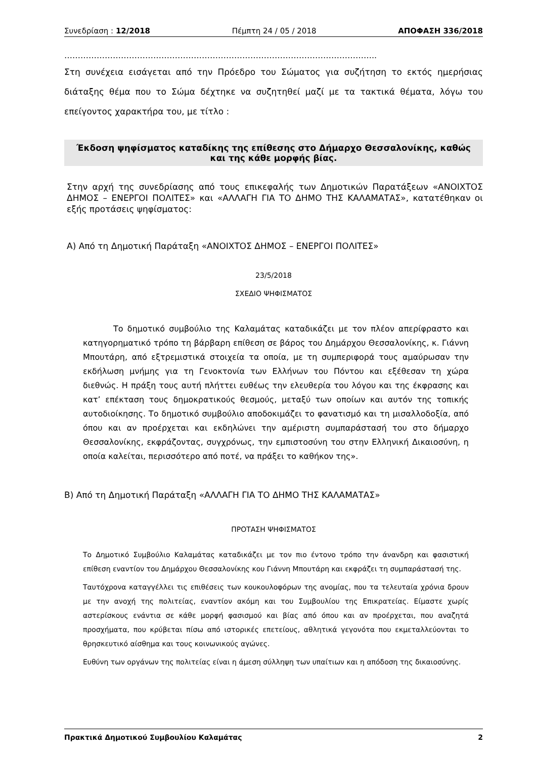Συνεδρίαση : 12/2018 Πέμπτη 24 / 05 / 2018 ΑΠΟΦΑΣΗ 336/2018
……………………………………………………………………………………………………..
Στη συνέχεια εισάγεται από την Πρόεδρο του Σώματος για συζήτηση το εκτός ημερήσιας διάταξης θέμα που το Σώμα δέχτηκε να συζητηθεί μαζί με τα τακτικά θέματα, λόγω του επείγοντος χαρακτήρα του, με τίτλο :
Έκδοση ψηφίσματος καταδίκης της επίθεσης στο Δήμαρχο Θεσσαλονίκης, καθώς και της κάθε μορφής βίας.
Στην αρχή της συνεδρίασης από τους επικεφαλής των Δημοτικών Παρατάξεων «ΑΝΟΙΧΤΟΣ ΔΗΜΟΣ – ΕΝΕΡΓΟΙ ΠΟΛΙΤΕΣ» και «ΑΛΛΑΓΗ ΓΙΑ ΤΟ ΔΗΜΟ ΤΗΣ ΚΑΛΑΜΑΤΑΣ», κατατέθηκαν οι εξής προτάσεις ψηφίσματος:
Α) Από τη Δημοτική Παράταξη «ΑΝΟΙΧΤΟΣ ΔΗΜΟΣ – ΕΝΕΡΓΟΙ ΠΟΛΙΤΕΣ»
23/5/2018
ΣΧΕΔΙΟ ΨΗΦΙΣΜΑΤΟΣ
Το δημοτικό συμβούλιο της Καλαμάτας καταδικάζει με τον πλέον απερίφραστο και κατηγορηματικό τρόπο τη βάρβαρη επίθεση σε βάρος του Δημάρχου Θεσσαλονίκης, κ. Γιάννη Μπουτάρη, από εξτρεμιστικά στοιχεία τα οποία, με τη συμπεριφορά τους αμαύρωσαν την εκδήλωση μνήμης για τη Γενοκτονία των Ελλήνων του Πόντου και εξέθεσαν τη χώρα διεθνώς. Η πράξη τους αυτή πλήττει ευθέως την ελευθερία του λόγου και της έκφρασης και κατ’ επέκταση τους δημοκρατικούς θεσμούς, μεταξύ των οποίων και αυτόν της τοπικής αυτοδιοίκησης. Το δημοτικό συμβούλιο αποδοκιμάζει το φανατισμό και τη μισαλλοδοξία, από όπου και αν προέρχεται και εκδηλώνει την αμέριστη συμπαράστασή του στο δήμαρχο Θεσσαλονίκης, εκφράζοντας, συγχρόνως, την εμπιστοσύνη του στην Ελληνική Δικαιοσύνη, η οποία καλείται, περισσότερο από ποτέ, να πράξει το καθήκον της».
Β) Από τη Δημοτική Παράταξη «ΑΛΛΑΓΗ ΓΙΑ ΤΟ ΔΗΜΟ ΤΗΣ ΚΑΛΑΜΑΤΑΣ»
ΠΡΟΤΑΣΗ ΨΗΦΙΣΜΑΤΟΣ
Το Δημοτικό Συμβούλιο Καλαμάτας καταδικάζει με τον πιο έντονο τρόπο την άνανδρη και φασιστική επίθεση εναντίον του Δημάρχου Θεσσαλονίκης κου Γιάννη Μπουτάρη και εκφράζει τη συμπαράστασή της.
Ταυτόχρονα καταγγέλλει τις επιθέσεις των κουκουλοφόρων της ανομίας, που τα τελευταία χρόνια δρουν με την ανοχή της πολιτείας, εναντίον ακόμη και του Συμβουλίου της Επικρατείας. Είμαστε χωρίς αστερίσκους ενάντια σε κάθε μορφή φασισμού και βίας από όπου και αν προέρχεται, που αναζητά προσχήματα, που κρύβεται πίσω από ιστορικές επετείους, αθλητικά γεγονότα που εκμεταλλεύονται το θρησκευτικό αίσθημα και τους κοινωνικούς αγώνες.
Ευθύνη των οργάνων της πολιτείας είναι η άμεση σύλληψη των υπαίτιων και η απόδοση της δικαιοσύνης.
Πρακτικά Δημοτικού Συμβουλίου Καλαμάτας 2